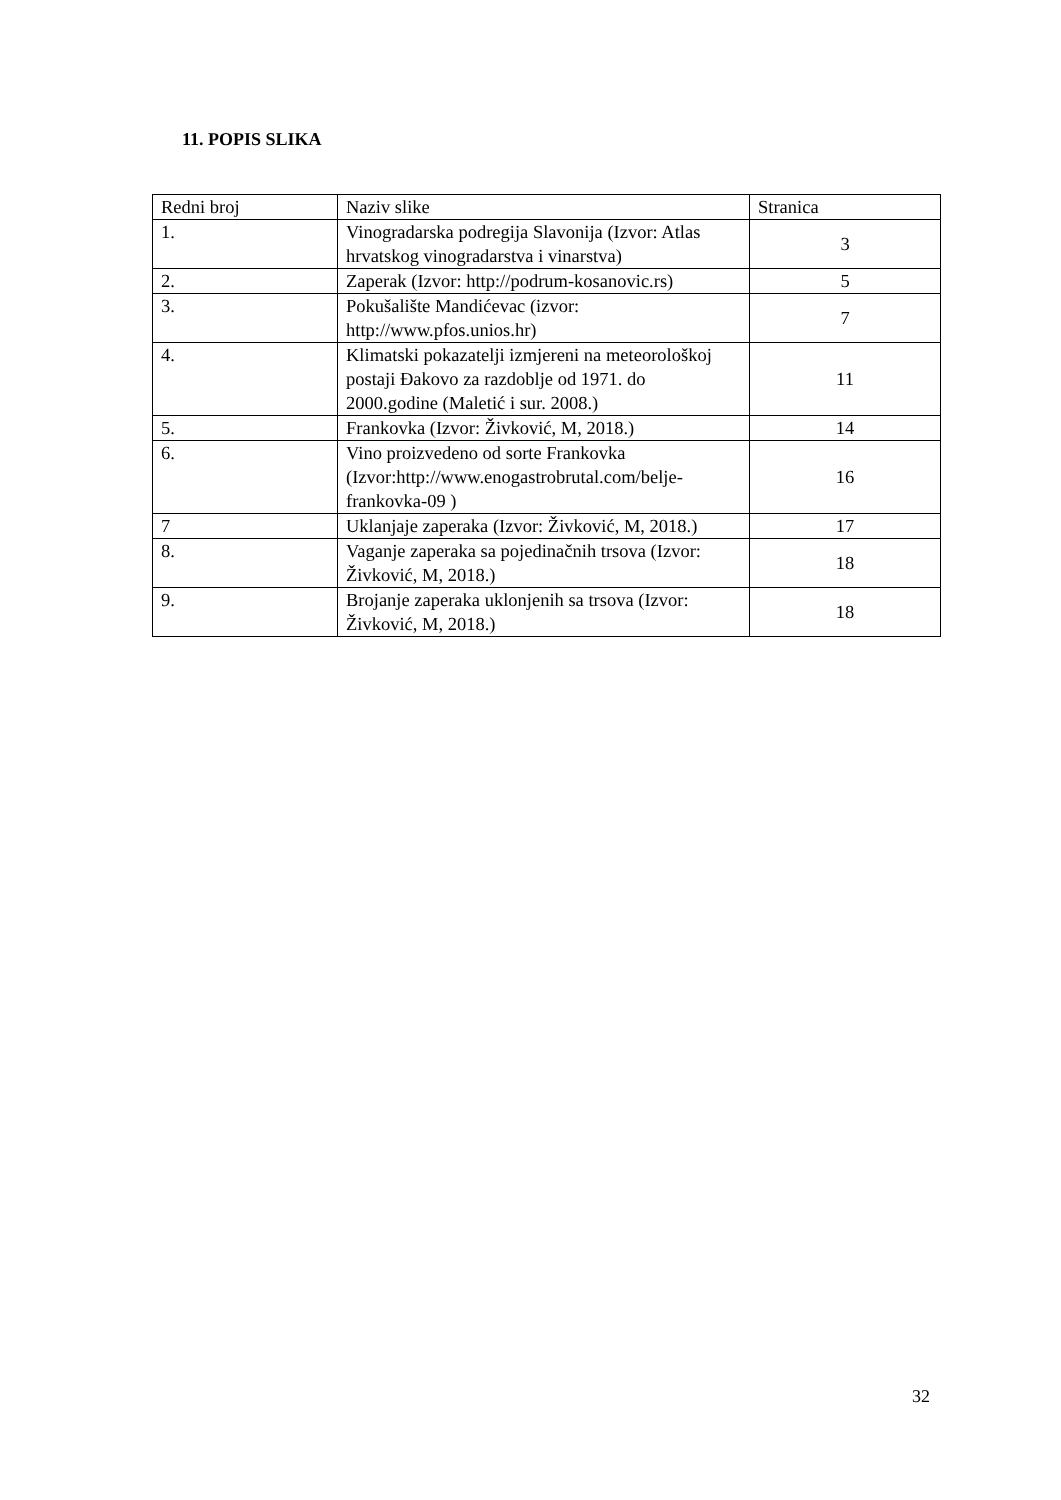11. POPIS SLIKA
| Redni broj | Naziv slike | Stranica |
| 1. | Vinogradarska podregija Slavonija (Izvor: Atlas hrvatskog vinogradarstva i vinarstva) | 3 |
| 2. | Zaperak (Izvor: http://podrum-kosanovic.rs) | 5 |
| 3. | Pokušalište Mandićevac (izvor: http://www.pfos.unios.hr) | 7 |
| 4. | Klimatski pokazatelji izmjereni na meteorološkoj postaji Đakovo za razdoblje od 1971. do 2000.godine (Maletić i sur. 2008.) | 11 |
| 5. | Frankovka (Izvor: Živković, M, 2018.) | 14 |
| 6. | Vino proizvedeno od sorte Frankovka (Izvor:http://www.enogastrobrutal.com/belje-frankovka-09 ) | 16 |
| 7 | Uklanjaje zaperaka (Izvor: Živković, M, 2018.) | 17 |
| 8. | Vaganje zaperaka sa pojedinačnih trsova (Izvor: Živković, M, 2018.) | 18 |
| 9. | Brojanje zaperaka uklonjenih sa trsova (Izvor: Živković, M, 2018.) | 18 |
32